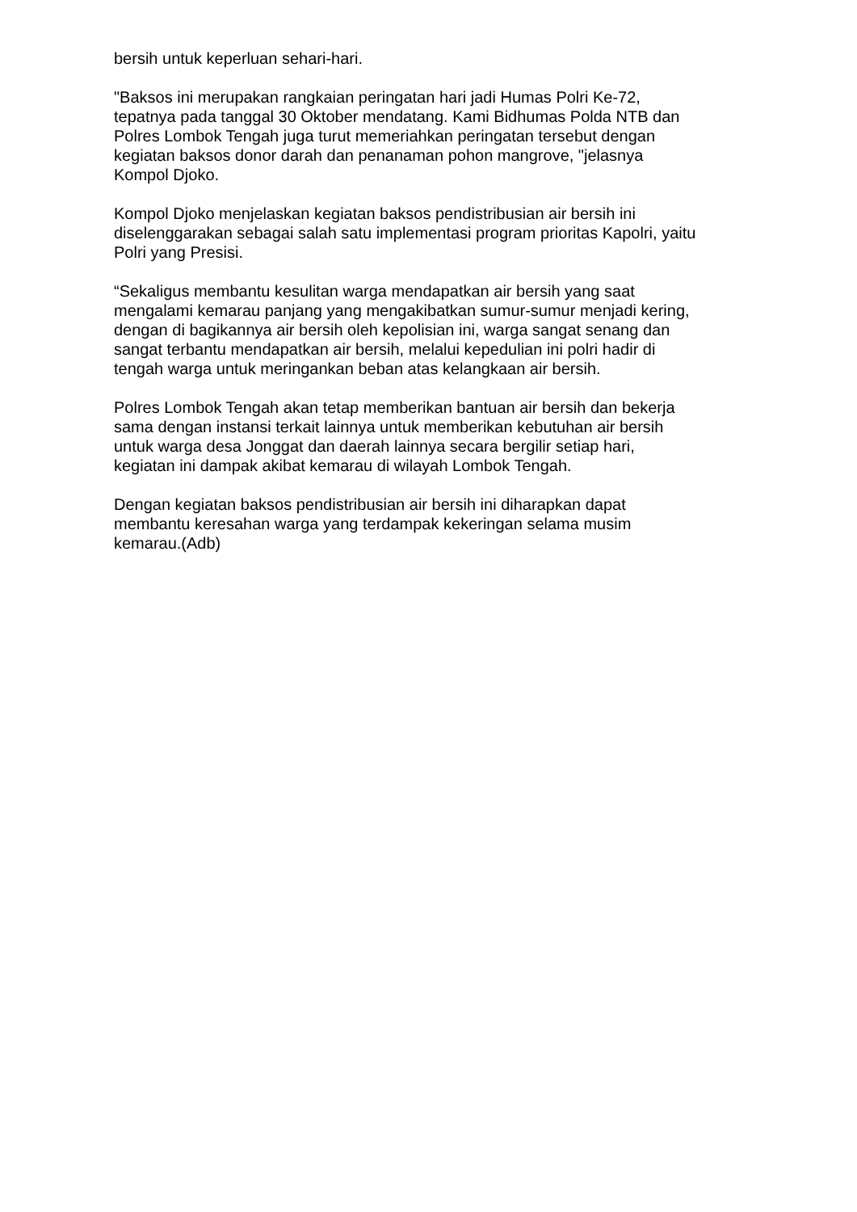bersih untuk keperluan sehari-hari.
"Baksos ini merupakan rangkaian peringatan hari jadi Humas Polri Ke-72,
tepatnya pada tanggal 30 Oktober mendatang. Kami Bidhumas Polda NTB dan
Polres Lombok Tengah juga turut memeriahkan peringatan tersebut dengan
kegiatan baksos donor darah dan penanaman pohon mangrove, "jelasnya
Kompol Djoko.
Kompol Djoko menjelaskan kegiatan baksos pendistribusian air bersih ini
diselenggarakan sebagai salah satu implementasi program prioritas Kapolri, yaitu
Polri yang Presisi.
“Sekaligus membantu kesulitan warga mendapatkan air bersih yang saat
mengalami kemarau panjang yang mengakibatkan sumur-sumur menjadi kering,
dengan di bagikannya air bersih oleh kepolisian ini, warga sangat senang dan
sangat terbantu mendapatkan air bersih, melalui kepedulian ini polri hadir di
tengah warga untuk meringankan beban atas kelangkaan air bersih.
Polres Lombok Tengah akan tetap memberikan bantuan air bersih dan bekerja
sama dengan instansi terkait lainnya untuk memberikan kebutuhan air bersih
untuk warga desa Jonggat dan daerah lainnya secara bergilir setiap hari,
kegiatan ini dampak akibat kemarau di wilayah Lombok Tengah.
Dengan kegiatan baksos pendistribusian air bersih ini diharapkan dapat
membantu keresahan warga yang terdampak kekeringan selama musim
kemarau.(Adb)